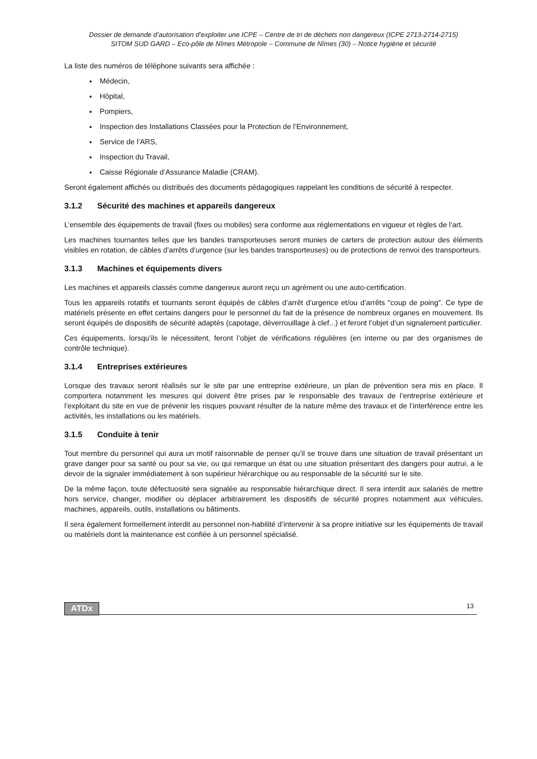Dossier de demande d’autorisation d’exploiter une ICPE – Centre de tri de déchets non dangereux (ICPE 2713-2714-2715)
SITOM SUD GARD – Eco-pôle de Nîmes Métropole – Commune de Nîmes (30) – Notice hygiène et sécurité
La liste des numéros de téléphone suivants sera affichée :
Médecin,
Hôpital,
Pompiers,
Inspection des Installations Classées pour la Protection de l’Environnement,
Service de l’ARS,
Inspection du Travail,
Caisse Régionale d’Assurance Maladie (CRAM).
Seront également affichés ou distribués des documents pédagogiques rappelant les conditions de sécurité à respecter.
3.1.2 Sécurité des machines et appareils dangereux
L’ensemble des équipements de travail (fixes ou mobiles) sera conforme aux réglementations en vigueur et règles de l’art.
Les machines tournantes telles que les bandes transporteuses seront munies de carters de protection autour des éléments visibles en rotation, de câbles d’arrêts d’urgence (sur les bandes transporteuses) ou de protections de renvoi des transporteurs.
3.1.3 Machines et équipements divers
Les machines et appareils classés comme dangereux auront reçu un agrément ou une auto-certification.
Tous les appareils rotatifs et tournants seront équipés de câbles d’arrêt d’urgence et/ou d’arrêts ″coup de poing″. Ce type de matériels présente en effet certains dangers pour le personnel du fait de la présence de nombreux organes en mouvement. Ils seront équipés de dispositifs de sécurité adaptés (capotage, déverrouillage à clef...) et feront l’objet d’un signalement particulier.
Ces équipements, lorsqu’ils le nécessitent, feront l’objet de vérifications régulières (en interne ou par des organismes de contrôle technique).
3.1.4 Entreprises extérieures
Lorsque des travaux seront réalisés sur le site par une entreprise extérieure, un plan de prévention sera mis en place. Il comportera notamment les mesures qui doivent être prises par le responsable des travaux de l’entreprise extérieure et l’exploitant du site en vue de prévenir les risques pouvant résulter de la nature même des travaux et de l’interférence entre les activités, les installations ou les matériels.
3.1.5 Conduite à tenir
Tout membre du personnel qui aura un motif raisonnable de penser qu’il se trouve dans une situation de travail présentant un grave danger pour sa santé ou pour sa vie, ou qui remarque un état ou une situation présentant des dangers pour autrui, a le devoir de la signaler immédiatement à son supérieur hiérarchique ou au responsable de la sécurité sur le site.
De la même façon, toute défectuosité sera signalée au responsable hiérarchique direct. Il sera interdit aux salariés de mettre hors service, changer, modifier ou déplacer arbitrairement les dispositifs de sécurité propres notamment aux véhicules, machines, appareils, outils, installations ou bâtiments.
Il sera également formellement interdit au personnel non-habilité d’intervenir à sa propre initiative sur les équipements de travail ou matériels dont la maintenance est confiée à un personnel spécialisé.
ATDx 13